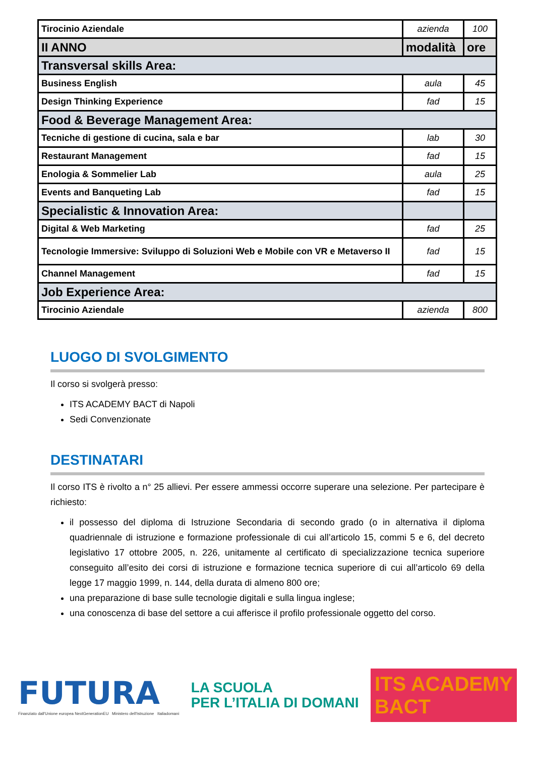| Tirocinio Aziendale | azienda | 100 |
| II ANNO | modalità | ore |
| Transversal skills Area: | | |
| Business English | aula | 45 |
| Design Thinking Experience | fad | 15 |
| Food & Beverage Management Area: | | |
| Tecniche di gestione di cucina, sala e bar | lab | 30 |
| Restaurant Management | fad | 15 |
| Enologia & Sommelier Lab | aula | 25 |
| Events and Banqueting Lab | fad | 15 |
| Specialistic & Innovation Area: | | |
| Digital & Web Marketing | fad | 25 |
| Tecnologie Immersive: Sviluppo di Soluzioni Web e Mobile con VR e Metaverso II | fad | 15 |
| Channel Management | fad | 15 |
| Job Experience Area: | | |
| Tirocinio Aziendale | azienda | 800 |
LUOGO DI SVOLGIMENTO
Il corso si svolgerà presso:
ITS ACADEMY BACT di Napoli
Sedi Convenzionate
DESTINATARI
Il corso ITS è rivolto a n° 25 allievi. Per essere ammessi occorre superare una selezione. Per partecipare è richiesto:
il possesso del diploma di Istruzione Secondaria di secondo grado (o in alternativa il diploma quadriennale di istruzione e formazione professionale di cui all’articolo 15, commi 5 e 6, del decreto legislativo 17 ottobre 2005, n. 226, unitamente al certificato di specializzazione tecnica superiore conseguito all’esito dei corsi di istruzione e formazione tecnica superiore di cui all’articolo 69 della legge 17 maggio 1999, n. 144, della durata di almeno 800 ore;
una preparazione di base sulle tecnologie digitali e sulla lingua inglese;
una conoscenza di base del settore a cui afferisce il profilo professionale oggetto del corso.
FUTURA
Finanziato dall'Unione europea NextGenerationEU Ministero dell'Istruzione Italiadomani
LA SCUOLA
PER L’ITALIA DI DOMANI
ITS ACADEMY
BACT